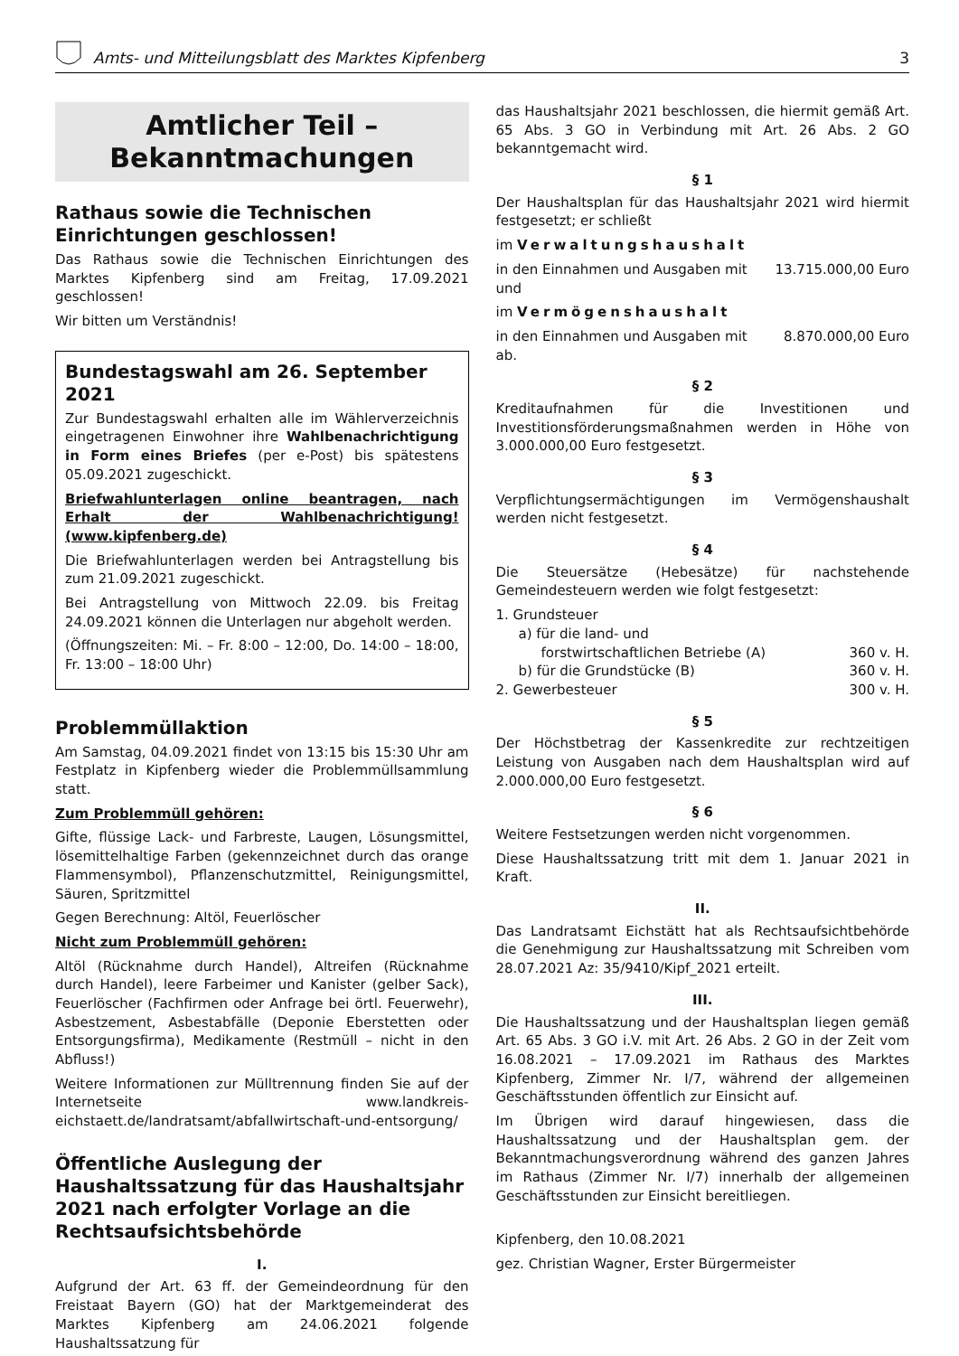Amts- und Mitteilungsblatt des Marktes Kipfenberg 3
Amtlicher Teil –
Bekanntmachungen
Rathaus sowie die Technischen Einrichtungen geschlossen!
Das Rathaus sowie die Technischen Einrichtungen des Marktes Kipfenberg sind am Freitag, 17.09.2021 geschlossen!
Wir bitten um Verständnis!
Bundestagswahl am 26. September 2021
Zur Bundestagswahl erhalten alle im Wählerverzeichnis eingetragenen Einwohner ihre Wahlbenachrichtigung in Form eines Briefes (per e-Post) bis spätestens 05.09.2021 zugeschickt.
Briefwahlunterlagen online beantragen, nach Erhalt der Wahlbenachrichtigung! (www.kipfenberg.de)
Die Briefwahlunterlagen werden bei Antragstellung bis zum 21.09.2021 zugeschickt.
Bei Antragstellung von Mittwoch 22.09. bis Freitag 24.09.2021 können die Unterlagen nur abgeholt werden.
(Öffnungszeiten: Mi. – Fr. 8:00 – 12:00, Do. 14:00 – 18:00, Fr. 13:00 – 18:00 Uhr)
Problemmüllaktion
Am Samstag, 04.09.2021 findet von 13:15 bis 15:30 Uhr am Festplatz in Kipfenberg wieder die Problemmüllsammlung statt.
Zum Problemmüll gehören:
Gifte, flüssige Lack- und Farbreste, Laugen, Lösungsmittel, lösemittelhaltige Farben (gekennzeichnet durch das orange Flammensymbol), Pflanzenschutzmittel, Reinigungsmittel, Säuren, Spritzmittel
Gegen Berechnung: Altöl, Feuerlöscher
Nicht zum Problemmüll gehören:
Altöl (Rücknahme durch Handel), Altreifen (Rücknahme durch Handel), leere Farbeimer und Kanister (gelber Sack), Feuerlöscher (Fachfirmen oder Anfrage bei örtl. Feuerwehr), Asbestzement, Asbestabfälle (Deponie Eberstetten oder Entsorgungsfirma), Medikamente (Restmüll – nicht in den Abfluss!)
Weitere Informationen zur Mülltrennung finden Sie auf der Internetseite www.landkreis-eichstaett.de/landratsamt/abfallwirtschaft-und-entsorgung/
Öffentliche Auslegung der Haushaltssatzung für das Haushaltsjahr 2021 nach erfolgter Vorlage an die Rechtsaufsichtsbehörde
I.
Aufgrund der Art. 63 ff. der Gemeindeordnung für den Freistaat Bayern (GO) hat der Marktgemeinderat des Marktes Kipfenberg am 24.06.2021 folgende Haushaltssatzung für
das Haushaltsjahr 2021 beschlossen, die hiermit gemäß Art. 65 Abs. 3 GO in Verbindung mit Art. 26 Abs. 2 GO bekanntgemacht wird.
§ 1
Der Haushaltsplan für das Haushaltsjahr 2021 wird hiermit festgesetzt; er schließt
im Verwaltungshaushalt
in den Einnahmen und Ausgaben mit 13.715.000,00 Euro
und
im Vermögenshaushalt
in den Einnahmen und Ausgaben mit 8.870.000,00 Euro
ab.
§ 2
Kreditaufnahmen für die Investitionen und Investitionsförderungsmaßnahmen werden in Höhe von 3.000.000,00 Euro festgesetzt.
§ 3
Verpflichtungsermächtigungen im Vermögenshaushalt werden nicht festgesetzt.
§ 4
Die Steuersätze (Hebesätze) für nachstehende Gemeindesteuern werden wie folgt festgesetzt:
1. Grundsteuer
a) für die land- und
forstwirtschaftlichen Betriebe (A) 360 v. H.
b) für die Grundstücke (B) 360 v. H.
2. Gewerbesteuer 300 v. H.
§ 5
Der Höchstbetrag der Kassenkredite zur rechtzeitigen Leistung von Ausgaben nach dem Haushaltsplan wird auf 2.000.000,00 Euro festgesetzt.
§ 6
Weitere Festsetzungen werden nicht vorgenommen.
Diese Haushaltssatzung tritt mit dem 1. Januar 2021 in Kraft.
II.
Das Landratsamt Eichstätt hat als Rechtsaufsichtbehörde die Genehmigung zur Haushaltssatzung mit Schreiben vom 28.07.2021 Az: 35/9410/Kipf_2021 erteilt.
III.
Die Haushaltssatzung und der Haushaltsplan liegen gemäß Art. 65 Abs. 3 GO i.V. mit Art. 26 Abs. 2 GO in der Zeit vom 16.08.2021 – 17.09.2021 im Rathaus des Marktes Kipfenberg, Zimmer Nr. I/7, während der allgemeinen Geschäftsstunden öffentlich zur Einsicht auf.
Im Übrigen wird darauf hingewiesen, dass die Haushaltssatzung und der Haushaltsplan gem. der Bekanntmachungsverordnung während des ganzen Jahres im Rathaus (Zimmer Nr. I/7) innerhalb der allgemeinen Geschäftsstunden zur Einsicht bereitliegen.
Kipfenberg, den 10.08.2021
gez. Christian Wagner, Erster Bürgermeister